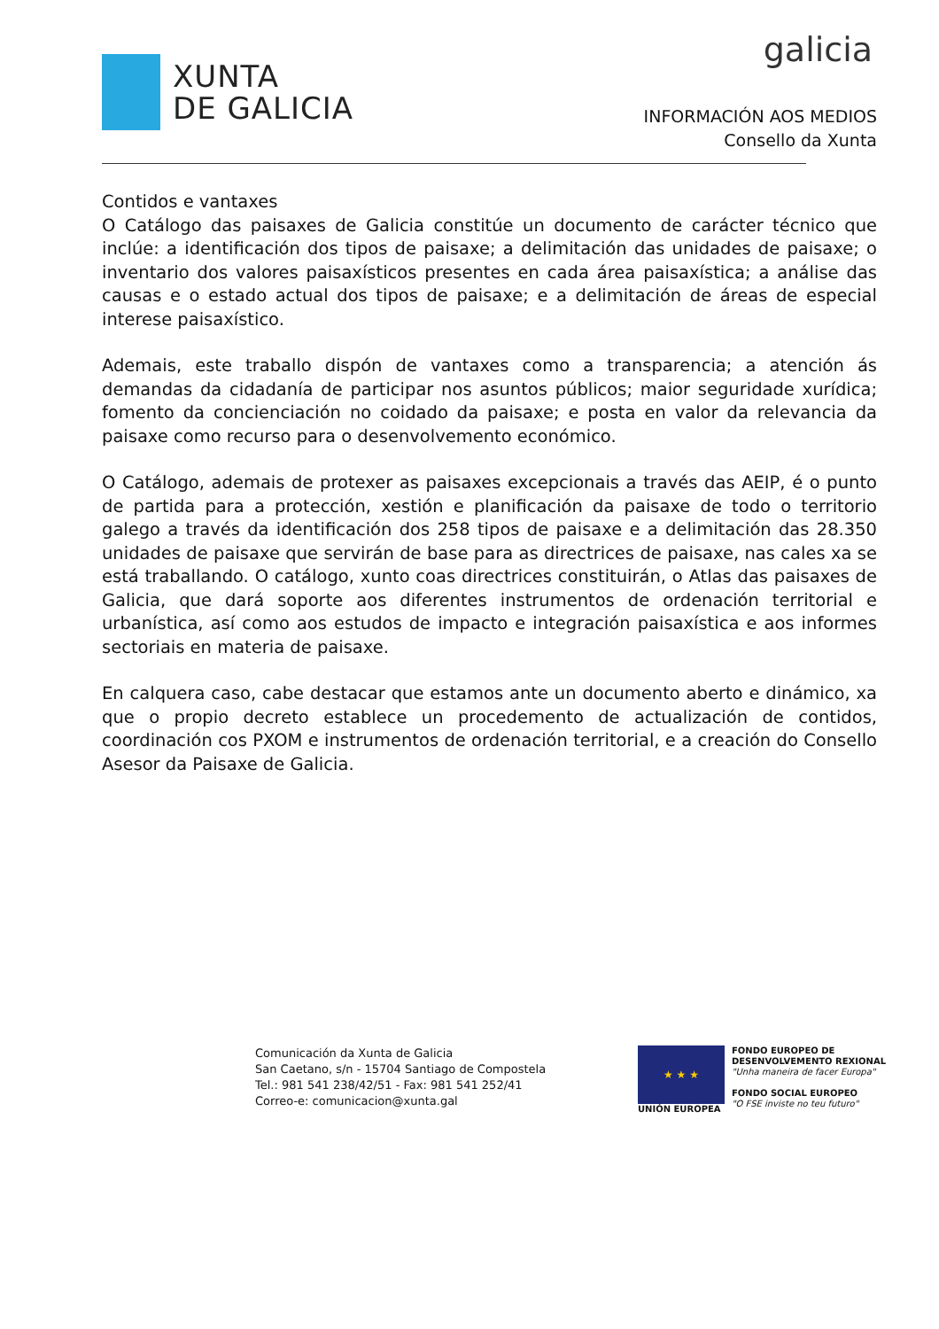XUNTA
DE GALICIA
galicia
INFORMACIÓN AOS MEDIOS
Consello da Xunta
Contidos e vantaxes
O Catálogo das paisaxes de Galicia constitúe un documento de carácter técnico que inclúe: a identificación dos tipos de paisaxe; a delimitación das unidades de paisaxe; o inventario dos valores paisaxísticos presentes en cada área paisaxística; a análise das causas e o estado actual dos tipos de paisaxe; e a delimitación de áreas de especial interese paisaxístico.
Ademais, este traballo dispón de vantaxes como a transparencia; a atención ás demandas da cidadanía de participar nos asuntos públicos; maior seguridade xurídica; fomento da concienciación no coidado da paisaxe; e posta en valor da relevancia da paisaxe como recurso para o desenvolvemento económico.
O Catálogo, ademais de protexer as paisaxes excepcionais a través das AEIP, é o punto de partida para a protección, xestión e planificación da paisaxe de todo o territorio galego a través da identificación dos 258 tipos de paisaxe e a delimitación das 28.350 unidades de paisaxe que servirán de base para as directrices de paisaxe, nas cales xa se está traballando. O catálogo, xunto coas directrices constituirán, o Atlas das paisaxes de Galicia, que dará soporte aos diferentes instrumentos de ordenación territorial e urbanística, así como aos estudos de impacto e integración paisaxística e aos informes sectoriais en materia de paisaxe.
En calquera caso, cabe destacar que estamos ante un documento aberto e dinámico, xa que o propio decreto establece un procedemento de actualización de contidos, coordinación cos PXOM e instrumentos de ordenación territorial, e a creación do Consello Asesor da Paisaxe de Galicia.
Comunicación da Xunta de Galicia
San Caetano, s/n - 15704 Santiago de Compostela
Tel.: 981 541 238/42/51 - Fax: 981 541 252/41
Correo-e: comunicacion@xunta.gal
★ ★ ★
UNIÓN EUROPEA
FONDO EUROPEO DE
DESENVOLVEMENTO REXIONAL
"Unha maneira de facer Europa"
FONDO SOCIAL EUROPEO
"O FSE inviste no teu futuro"